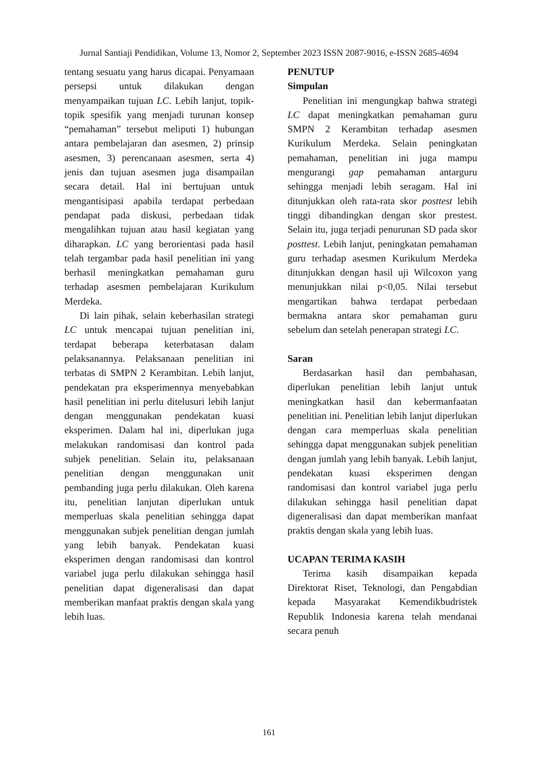Jurnal Santiaji Pendidikan, Volume 13, Nomor 2, September 2023 ISSN 2087-9016, e-ISSN 2685-4694
tentang sesuatu yang harus dicapai. Penyamaan persepsi untuk dilakukan dengan menyampaikan tujuan LC. Lebih lanjut, topik-topik spesifik yang menjadi turunan konsep “pemahaman” tersebut meliputi 1) hubungan antara pembelajaran dan asesmen, 2) prinsip asesmen, 3) perencanaan asesmen, serta 4) jenis dan tujuan asesmen juga disampailan secara detail. Hal ini bertujuan untuk mengantisipasi apabila terdapat perbedaan pendapat pada diskusi, perbedaan tidak mengalihkan tujuan atau hasil kegiatan yang diharapkan. LC yang berorientasi pada hasil telah tergambar pada hasil penelitian ini yang berhasil meningkatkan pemahaman guru terhadap asesmen pembelajaran Kurikulum Merdeka.
Di lain pihak, selain keberhasilan strategi LC untuk mencapai tujuan penelitian ini, terdapat beberapa keterbatasan dalam pelaksanannya. Pelaksanaan penelitian ini terbatas di SMPN 2 Kerambitan. Lebih lanjut, pendekatan pra eksperimennya menyebabkan hasil penelitian ini perlu ditelusuri lebih lanjut dengan menggunakan pendekatan kuasi eksperimen. Dalam hal ini, diperlukan juga melakukan randomisasi dan kontrol pada subjek penelitian. Selain itu, pelaksanaan penelitian dengan menggunakan unit pembanding juga perlu dilakukan. Oleh karena itu, penelitian lanjutan diperlukan untuk memperluas skala penelitian sehingga dapat menggunakan subjek penelitian dengan jumlah yang lebih banyak. Pendekatan kuasi eksperimen dengan randomisasi dan kontrol variabel juga perlu dilakukan sehingga hasil penelitian dapat digeneralisasi dan dapat memberikan manfaat praktis dengan skala yang lebih luas.
PENUTUP
Simpulan
Penelitian ini mengungkap bahwa strategi LC dapat meningkatkan pemahaman guru SMPN 2 Kerambitan terhadap asesmen Kurikulum Merdeka. Selain peningkatan pemahaman, penelitian ini juga mampu mengurangi gap pemahaman antarguru sehingga menjadi lebih seragam. Hal ini ditunjukkan oleh rata-rata skor posttest lebih tinggi dibandingkan dengan skor prestest. Selain itu, juga terjadi penurunan SD pada skor posttest. Lebih lanjut, peningkatan pemahaman guru terhadap asesmen Kurikulum Merdeka ditunjukkan dengan hasil uji Wilcoxon yang menunjukkan nilai p<0,05. Nilai tersebut mengartikan bahwa terdapat perbedaan bermakna antara skor pemahaman guru sebelum dan setelah penerapan strategi LC.
Saran
Berdasarkan hasil dan pembahasan, diperlukan penelitian lebih lanjut untuk meningkatkan hasil dan kebermanfaatan penelitian ini. Penelitian lebih lanjut diperlukan dengan cara memperluas skala penelitian sehingga dapat menggunakan subjek penelitian dengan jumlah yang lebih banyak. Lebih lanjut, pendekatan kuasi eksperimen dengan randomisasi dan kontrol variabel juga perlu dilakukan sehingga hasil penelitian dapat digeneralisasi dan dapat memberikan manfaat praktis dengan skala yang lebih luas.
UCAPAN TERIMA KASIH
Terima kasih disampaikan kepada Direktorat Riset, Teknologi, dan Pengabdian kepada Masyarakat Kemendikbudristek Republik Indonesia karena telah mendanai secara penuh
161